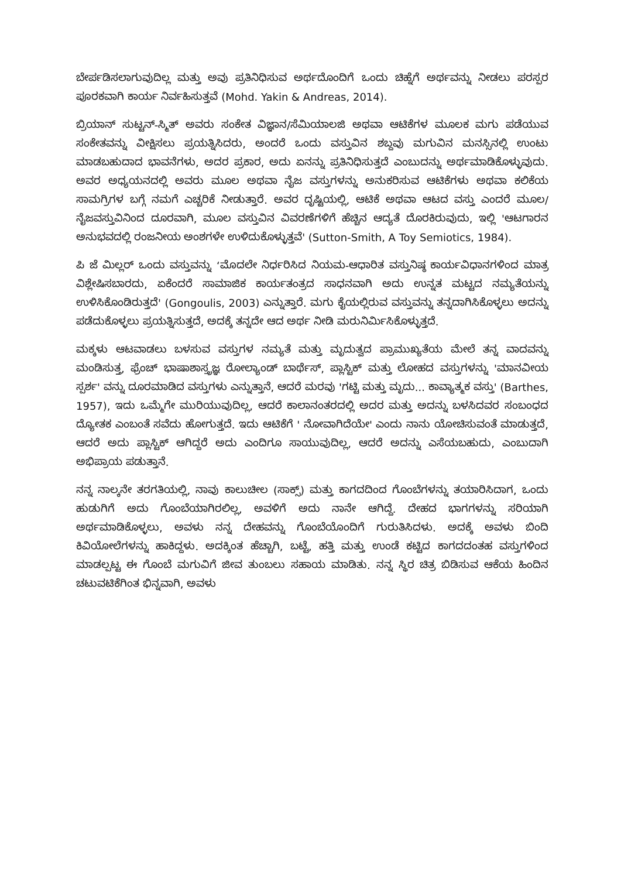ಬೇರ್ಪಡಿಸಲಾಗುವುದಿಲ್ಲ ಮತ್ತು ಅವು ಪ್ರತಿನಿಧಿಸುವ ಅರ್ಥದೊಂದಿಗೆ ಒಂದು ಚಿಹ್ನೆಗೆ ಅರ್ಥವನ್ನು ನೀಡಲು ಪರಸ್ಪರ ಪೂರಕವಾಗಿ ಕಾರ್ಯ ನಿರ್ವಹಿಸುತ್ತವೆ (Mohd. Yakin & Andreas, 2014).
ಬ್ರಿಯಾನ್ ಸುಟ್ಟನ್-ಸ್ಮಿತ್ ಅವರು ಸಂಕೇತ ವಿಜ್ಞಾನ/ಸೆಮಿಯಾಲಜಿ ಅಥವಾ ಆಟಿಕೆಗಳ ಮೂಲಕ ಮಗು ಪಡೆಯುವ ಸಂಕೇತವನ್ನು ವೀಕ್ಷಿಸಲು ಪ್ರಯತ್ನಿಸಿದರು, ಅಂದರೆ ಒಂದು ವಸ್ತುವಿನ ಶಬ್ದವು ಮಗುವಿನ ಮನಸ್ಸಿನಲ್ಲಿ ಉಂಟು ಮಾಡಬಹುದಾದ ಭಾವನೆಗಳು, ಅದರ ಪ್ರಕಾರ, ಅದು ಏನನ್ನು ಪ್ರತಿನಿಧಿಸುತ್ತದೆ ಎಂಬುದನ್ನು ಅರ್ಥಮಾಡಿಕೊಳ್ಳುವುದು. ಅವರ ಅಧ್ಯಯನದಲ್ಲಿ ಅವರು ಮೂಲ ಅಥವಾ ನೈಜ ವಸ್ತುಗಳನ್ನು ಅನುಕರಿಸುವ ಆಟಿಕೆಗಳು ಅಥವಾ ಕಲಿಕೆಯ ಸಾಮಗ್ರಿಗಳ ಬಗ್ಗೆ ನಮಗೆ ಎಚ್ಚರಿಕೆ ನೀಡುತ್ತಾರೆ. ಅವರ ದೃಷ್ಟಿಯಲ್ಲಿ, ಆಟಿಕೆ ಅಥವಾ ಆಟದ ವಸ್ತು ಎಂದರೆ ಮೂಲ/ನೈಜವಸ್ತುವಿನಿಂದ ದೂರವಾಗಿ, ಮೂಲ ವಸ್ತುವಿನ ವಿವರಣೆಗಳಿಗೆ ಹೆಚ್ಚಿನ ಆದ್ಯತೆ ದೊರಕಿರುವುದು, ಇಲ್ಲಿ 'ಆಟಗಾರನ ಅನುಭವದಲ್ಲಿ ರಂಜನೀಯ ಅಂಶಗಳೇ ಉಳಿದುಕೊಳ್ಳುತ್ತವೆ' (Sutton-Smith, A Toy Semiotics, 1984).
ಪಿ ಜೆ ಮಿಲ್ಲರ್ ಒಂದು ವಸ್ತುವನ್ನು ‘ಮೊದಲೇ ನಿರ್ಧರಿಸಿದ ನಿಯಮ-ಆಧಾರಿತ ವಸ್ತುನಿಷ್ಠ ಕಾರ್ಯವಿಧಾನಗಳಿಂದ ಮಾತ್ರ ವಿಶ್ಲೇಷಿಸಬಾರದು, ಏಕೆಂದರೆ ಸಾಮಾಜಿಕ ಕಾರ್ಯತಂತ್ರದ ಸಾಧನವಾಗಿ ಅದು ಉನ್ನತ ಮಟ್ಟದ ನಮ್ಯತೆಯನ್ನು ಉಳಿಸಿಕೊಂಡಿರುತ್ತದೆ' (Gongoulis, 2003) ಎನ್ನುತ್ತಾರೆ. ಮಗು ಕೈಯಲ್ಲಿರುವ ವಸ್ತುವನ್ನು ತನ್ನದಾಗಿಸಿಕೊಳ್ಳಲು ಅದನ್ನು ಪಡೆದುಕೊಳ್ಳಲು ಪ್ರಯತ್ನಿಸುತ್ತದೆ, ಅದಕ್ಕೆ ತನ್ನದೇ ಆದ ಅರ್ಥ ನೀಡಿ ಮರುನಿರ್ಮಿಸಿಕೊಳ್ಳುತ್ತದೆ.
ಮಕ್ಕಳು ಆಟವಾಡಲು ಬಳಸುವ ವಸ್ತುಗಳ ನಮ್ಯತೆ ಮತ್ತು ಮೃದುತ್ವದ ಪ್ರಾಮುಖ್ಯತೆಯ ಮೇಲೆ ತನ್ನ ವಾದವನ್ನು ಮಂಡಿಸುತ್ತ, ಫ್ರೆಂಚ್ ಭಾಷಾಶಾಸ್ತ್ರಜ್ಞ ರೋಲ್ಯಾಂಡ್ ಬಾರ್ಥೆಸ್, ಪ್ಲಾಸ್ಟಿಕ್ ಮತ್ತು ಲೋಹದ ವಸ್ತುಗಳನ್ನು 'ಮಾನವೀಯ ಸ್ಪರ್ಶ' ವನ್ನು ದೂರಮಾಡಿದ ವಸ್ತುಗಳು ಎನ್ನುತ್ತಾನೆ, ಆದರೆ ಮರವು 'ಗಟ್ಟಿ ಮತ್ತು ಮೃದು... ಕಾವ್ಯಾತ್ಮಕ ವಸ್ತು' (Barthes, 1957), ಇದು ಒಮ್ಮೆಗೇ ಮುರಿಯುವುದಿಲ್ಲ, ಆದರೆ ಕಾಲಾನಂತರದಲ್ಲಿ ಅದರ ಮತ್ತು ಅದನ್ನು ಬಳಸಿದವರ ಸಂಬಂಧದ ದ್ಯೋತಕ ಎಂಬಂತೆ ಸವೆದು ಹೋಗುತ್ತದೆ. ಇದು ಆಟಿಕೆಗೆ ' ನೋವಾಗಿದೆಯೇ' ಎಂದು ನಾನು ಯೋಚಿಸುವಂತೆ ಮಾಡುತ್ತದೆ, ಆದರೆ ಅದು ಪ್ಲಾಸ್ಟಿಕ್ ಆಗಿದ್ದರೆ ಅದು ಎಂದಿಗೂ ಸಾಯುವುದಿಲ್ಲ, ಆದರೆ ಅದನ್ನು ಎಸೆಯಬಹುದು, ಎಂಬುದಾಗಿ ಅಭಿಪ್ರಾಯ ಪಡುತ್ತಾನೆ.
ನನ್ನ ನಾಲ್ಕನೇ ತರಗತಿಯಲ್ಲಿ, ನಾವು ಕಾಲುಚೀಲ (ಸಾಕ್ಸ್) ಮತ್ತು ಕಾಗದದಿಂದ ಗೊಂಬೆಗಳನ್ನು ತಯಾರಿಸಿದಾಗ, ಒಂದು ಹುಡುಗಿಗೆ ಅದು ಗೊಂಬೆಯಾಗಿರಲಿಲ್ಲ, ಅವಳಿಗೆ ಅದು ನಾನೇ ಆಗಿದ್ದೆ. ದೇಹದ ಭಾಗಗಳನ್ನು ಸರಿಯಾಗಿ ಅರ್ಥಮಾಡಿಕೊಳ್ಳಲು, ಅವಳು ನನ್ನ ದೇಹವನ್ನು ಗೊಂಬೆಯೊಂದಿಗೆ ಗುರುತಿಸಿದಳು. ಅದಕ್ಕೆ ಅವಳು ಬಿಂದಿ ಕಿವಿಯೋಲೆಗಳನ್ನು ಹಾಕಿದ್ದಳು. ಅದಕ್ಕಿಂತ ಹೆಚ್ಚಾಗಿ, ಬಟ್ಟೆ, ಹತ್ತಿ ಮತ್ತು ಉಂಡೆ ಕಟ್ಟಿದ ಕಾಗದದಂತಹ ವಸ್ತುಗಳಿಂದ ಮಾಡಲ್ಪಟ್ಟ ಈ ಗೊಂಬೆ ಮಗುವಿಗೆ ಜೀವ ತುಂಬಲು ಸಹಾಯ ಮಾಡಿತು. ನನ್ನ ಸ್ಥಿರ ಚಿತ್ರ ಬಿಡಿಸುವ ಆಕೆಯ ಹಿಂದಿನ ಚಟುವಟಿಕೆಗಿಂತ ಭಿನ್ನವಾಗಿ, ಅವಳು